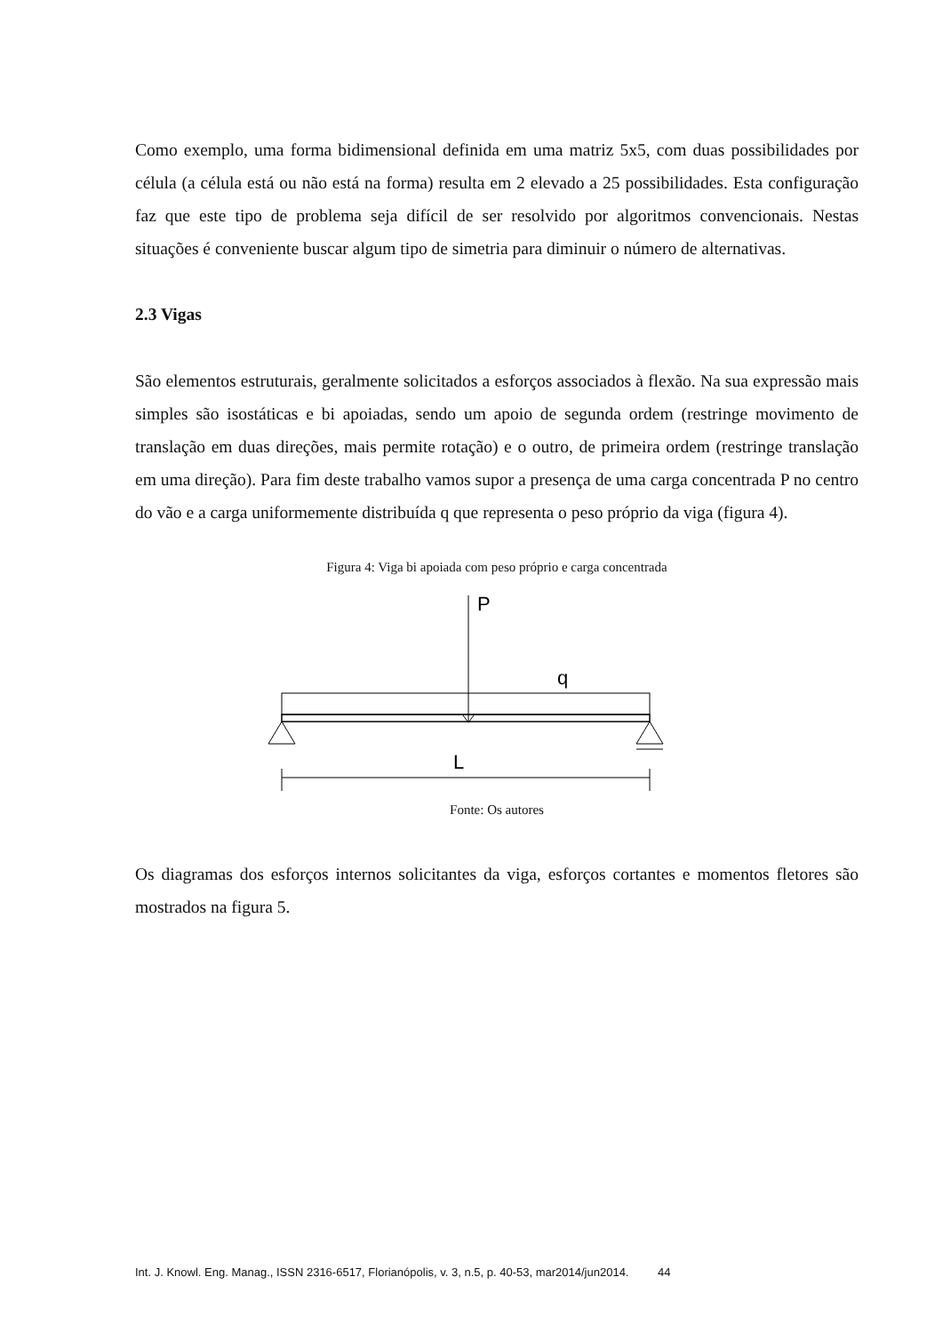Como exemplo, uma forma bidimensional definida em uma matriz 5x5, com duas possibilidades por célula (a célula está ou não está na forma) resulta em 2 elevado a 25 possibilidades. Esta configuração faz que este tipo de problema seja difícil de ser resolvido por algoritmos convencionais. Nestas situações é conveniente buscar algum tipo de simetria para diminuir o número de alternativas.
2.3 Vigas
São elementos estruturais, geralmente solicitados a esforços associados à flexão. Na sua expressão mais simples são isostáticas e bi apoiadas, sendo um apoio de segunda ordem (restringe movimento de translação em duas direções, mais permite rotação) e o outro, de primeira ordem (restringe translação em uma direção). Para fim deste trabalho vamos supor a presença de uma carga concentrada P no centro do vão e a carga uniformemente distribuída q que representa o peso próprio da viga (figura 4).
Figura 4: Viga bi apoiada com peso próprio e carga concentrada
P
q
L
Fonte: Os autores
Os diagramas dos esforços internos solicitantes da viga, esforços cortantes e momentos fletores são mostrados na figura 5.
Int. J. Knowl. Eng. Manag., ISSN 2316-6517, Florianópolis, v. 3, n.5, p. 40-53, mar2014/jun2014. 44